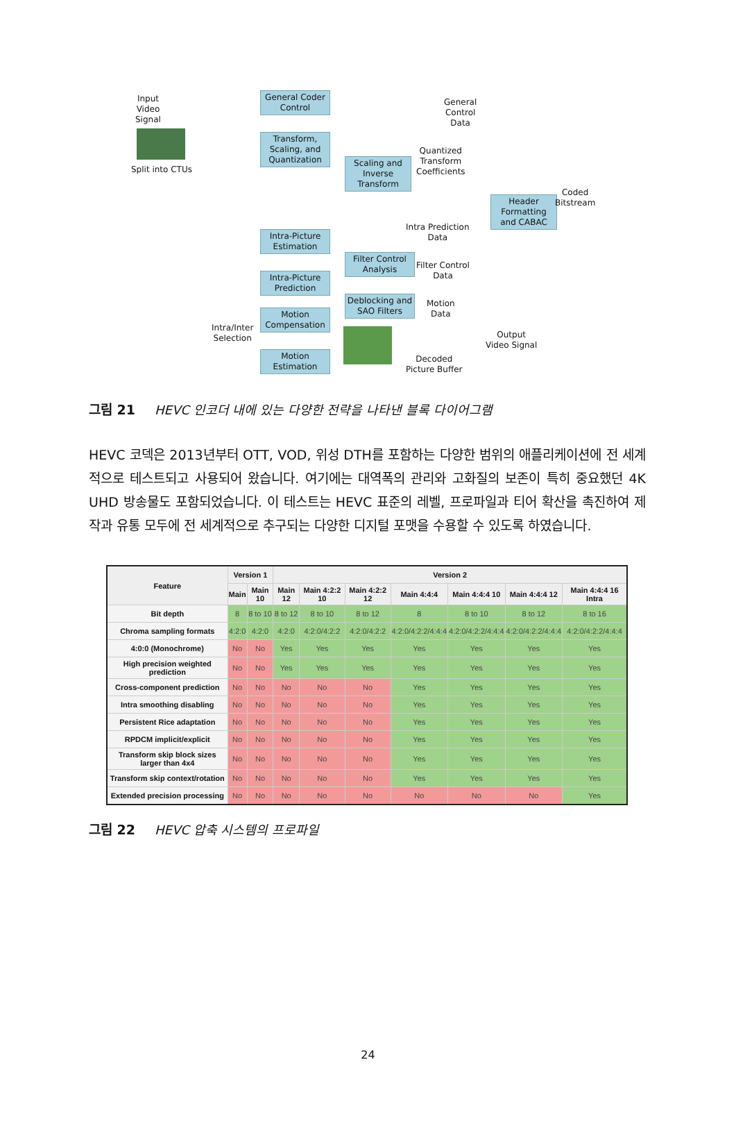Input
Video
Signal
Split into CTUs
General Coder Control
Transform, Scaling, and Quantization
Scaling and Inverse Transform
Intra-Picture Estimation
Intra-Picture Prediction
Motion Compensation
Motion Estimation
Filter Control Analysis
Deblocking and SAO Filters
Header Formatting and CABAC
General
Control
Data
Quantized
Transform
Coefficients
Coded
Bitstream
Intra Prediction
Data
Filter Control
Data
Motion
Data
Intra/Inter
Selection
Output
Video Signal
Decoded
Picture Buffer
그림 21 HEVC 인코더 내에 있는 다양한 전략을 나타낸 블록 다이어그램
HEVC 코덱은 2013년부터 OTT, VOD, 위성 DTH를 포함하는 다양한 범위의 애플리케이션에 전 세계적으로 테스트되고 사용되어 왔습니다. 여기에는 대역폭의 관리와 고화질의 보존이 특히 중요했던 4K UHD 방송물도 포함되었습니다. 이 테스트는 HEVC 표준의 레벨, 프로파일과 티어 확산을 촉진하여 제작과 유통 모두에 전 세계적으로 추구되는 다양한 디지털 포맷을 수용할 수 있도록 하였습니다.
| Feature | Version 1 | | Version 2 | | | | | | |
| --- | --- | --- | --- | --- | --- | --- | --- | --- | --- |
| | Main | Main 10 | Main 12 | Main 4:2:2 10 | Main 4:2:2 12 | Main 4:4:4 | Main 4:4:4 10 | Main 4:4:4 12 | Main 4:4:4 16 Intra |
| Bit depth | 8 | 8 to 10 | 8 to 12 | 8 to 10 | 8 to 12 | 8 | 8 to 10 | 8 to 12 | 8 to 16 |
| Chroma sampling formats | 4:2:0 | 4:2:0 | 4:2:0 | 4:2:0/4:2:2 | 4:2:0/4:2:2 | 4:2:0/4:2:2/4:4:4 | 4:2:0/4:2:2/4:4:4 | 4:2:0/4:2:2/4:4:4 | 4:2:0/4:2:2/4:4:4 |
| 4:0:0 (Monochrome) | No | No | Yes | Yes | Yes | Yes | Yes | Yes | Yes |
| High precision weighted prediction | No | No | Yes | Yes | Yes | Yes | Yes | Yes | Yes |
| Cross-component prediction | No | No | No | No | No | Yes | Yes | Yes | Yes |
| Intra smoothing disabling | No | No | No | No | No | Yes | Yes | Yes | Yes |
| Persistent Rice adaptation | No | No | No | No | No | Yes | Yes | Yes | Yes |
| RPDCM implicit/explicit | No | No | No | No | No | Yes | Yes | Yes | Yes |
| Transform skip block sizes larger than 4x4 | No | No | No | No | No | Yes | Yes | Yes | Yes |
| Transform skip context/rotation | No | No | No | No | No | Yes | Yes | Yes | Yes |
| Extended precision processing | No | No | No | No | No | No | No | No | Yes |
그림 22 HEVC 압축 시스템의 프로파일
24